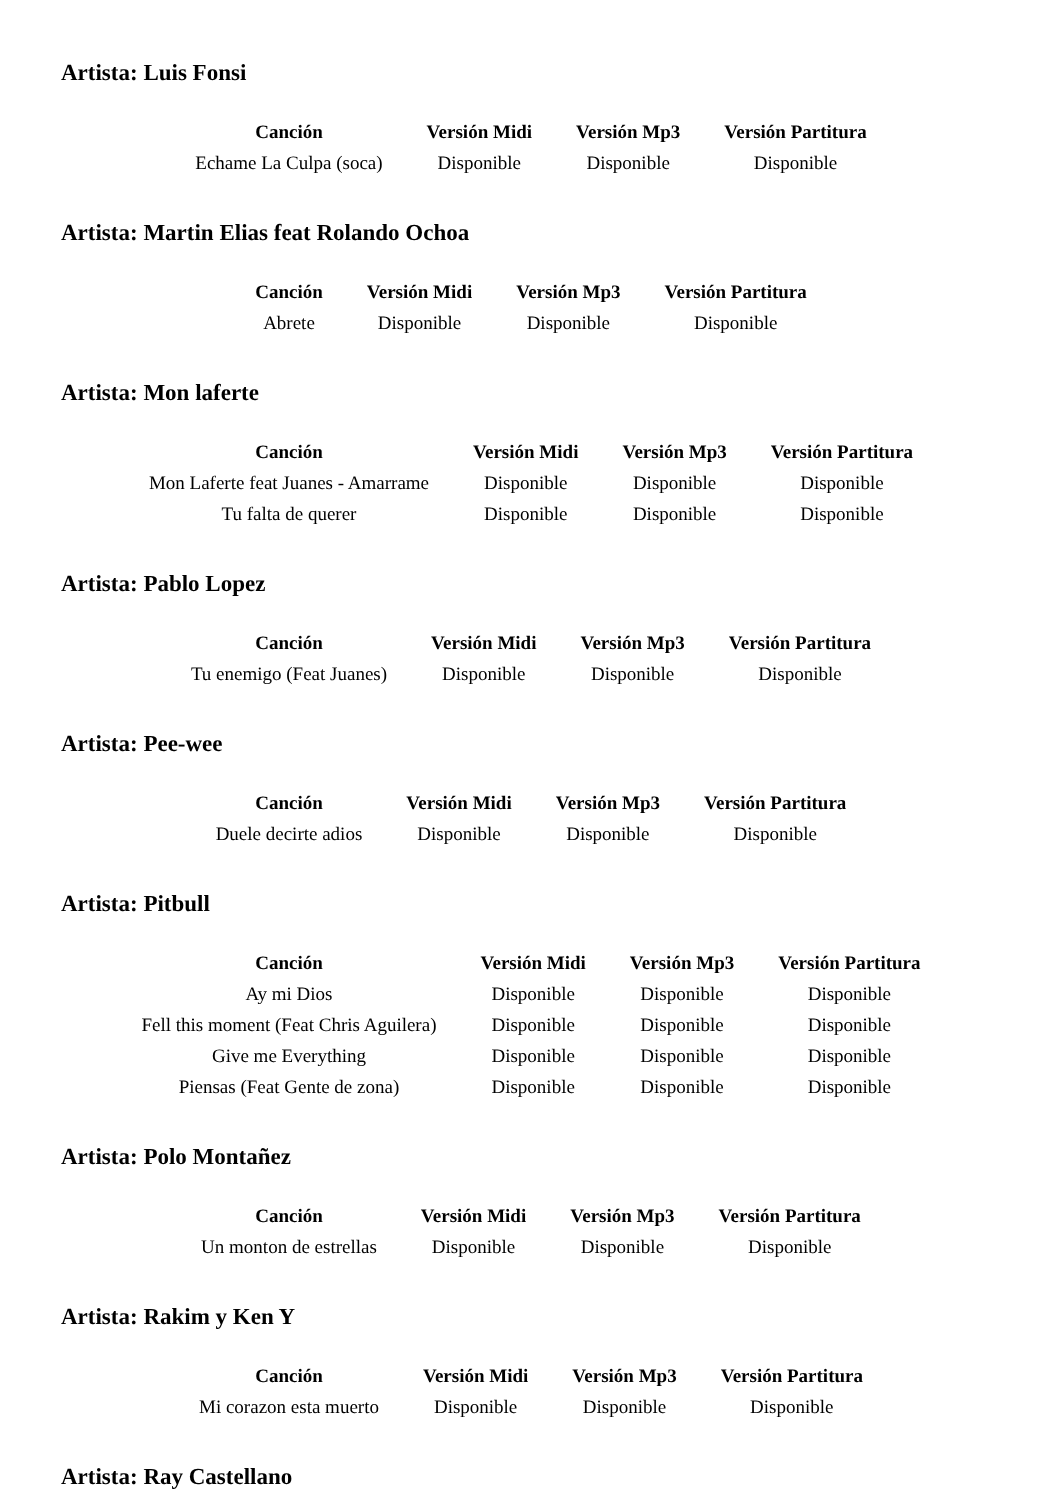Artista: Luis Fonsi
| Canción | Versión Midi | Versión Mp3 | Versión Partitura |
| --- | --- | --- | --- |
| Echame La Culpa (soca) | Disponible | Disponible | Disponible |
Artista: Martin Elias feat Rolando Ochoa
| Canción | Versión Midi | Versión Mp3 | Versión Partitura |
| --- | --- | --- | --- |
| Abrete | Disponible | Disponible | Disponible |
Artista: Mon laferte
| Canción | Versión Midi | Versión Mp3 | Versión Partitura |
| --- | --- | --- | --- |
| Mon Laferte feat Juanes - Amarrame | Disponible | Disponible | Disponible |
| Tu falta de querer | Disponible | Disponible | Disponible |
Artista: Pablo Lopez
| Canción | Versión Midi | Versión Mp3 | Versión Partitura |
| --- | --- | --- | --- |
| Tu enemigo (Feat Juanes) | Disponible | Disponible | Disponible |
Artista: Pee-wee
| Canción | Versión Midi | Versión Mp3 | Versión Partitura |
| --- | --- | --- | --- |
| Duele decirte adios | Disponible | Disponible | Disponible |
Artista: Pitbull
| Canción | Versión Midi | Versión Mp3 | Versión Partitura |
| --- | --- | --- | --- |
| Ay mi Dios | Disponible | Disponible | Disponible |
| Fell this moment (Feat Chris Aguilera) | Disponible | Disponible | Disponible |
| Give me Everything | Disponible | Disponible | Disponible |
| Piensas (Feat Gente de zona) | Disponible | Disponible | Disponible |
Artista: Polo Montañez
| Canción | Versión Midi | Versión Mp3 | Versión Partitura |
| --- | --- | --- | --- |
| Un monton de estrellas | Disponible | Disponible | Disponible |
Artista: Rakim y Ken Y
| Canción | Versión Midi | Versión Mp3 | Versión Partitura |
| --- | --- | --- | --- |
| Mi corazon esta muerto | Disponible | Disponible | Disponible |
Artista: Ray Castellano